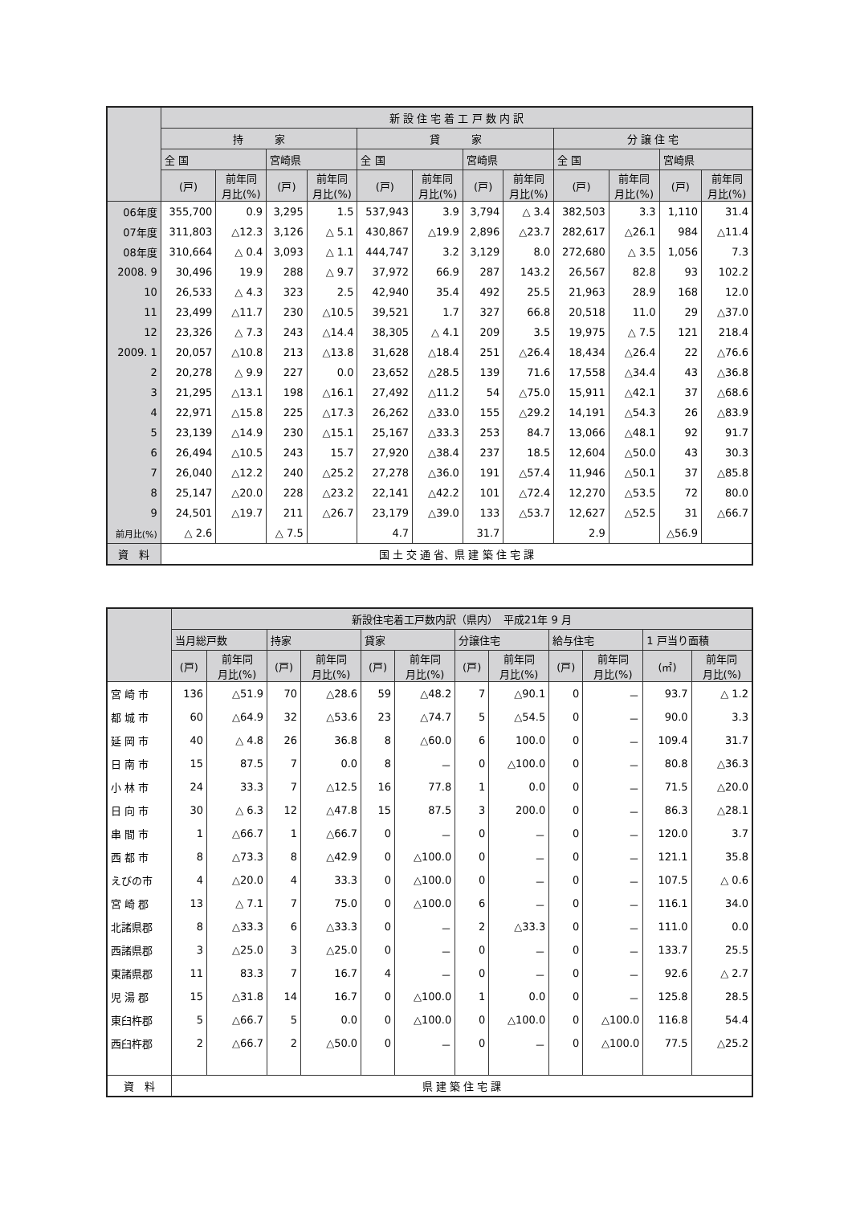| | 新 設 住 宅 着 工 戸 数 内 訳 | | | | | | | | | | | |
| --- | --- | --- | --- | --- | --- | --- | --- | --- | --- | --- | --- | --- |
| | 持 家 | | | | 貸 家 | | | | 分 譲 住 宅 | | | |
| | 全 国 | | 宮崎県 | | 全 国 | | 宮崎県 | | 全 国 | | 宮崎県 | |
| | (戸) | 前年同 月比(%) | (戸) | 前年同 月比(%) | (戸) | 前年同 月比(%) | (戸) | 前年同 月比(%) | (戸) | 前年同 月比(%) | (戸) | 前年同 月比(%) |
| 06年度 | 355,700 | 0.9 | 3,295 | 1.5 | 537,943 | 3.9 | 3,794 | △ 3.4 | 382,503 | 3.3 | 1,110 | 31.4 |
| 07年度 | 311,803 | △12.3 | 3,126 | △ 5.1 | 430,867 | △19.9 | 2,896 | △23.7 | 282,617 | △26.1 | 984 | △11.4 |
| 08年度 | 310,664 | △ 0.4 | 3,093 | △ 1.1 | 444,747 | 3.2 | 3,129 | 8.0 | 272,680 | △ 3.5 | 1,056 | 7.3 |
| 2008. 9 | 30,496 | 19.9 | 288 | △ 9.7 | 37,972 | 66.9 | 287 | 143.2 | 26,567 | 82.8 | 93 | 102.2 |
| 10 | 26,533 | △ 4.3 | 323 | 2.5 | 42,940 | 35.4 | 492 | 25.5 | 21,963 | 28.9 | 168 | 12.0 |
| 11 | 23,499 | △11.7 | 230 | △10.5 | 39,521 | 1.7 | 327 | 66.8 | 20,518 | 11.0 | 29 | △37.0 |
| 12 | 23,326 | △ 7.3 | 243 | △14.4 | 38,305 | △ 4.1 | 209 | 3.5 | 19,975 | △ 7.5 | 121 | 218.4 |
| 2009. 1 | 20,057 | △10.8 | 213 | △13.8 | 31,628 | △18.4 | 251 | △26.4 | 18,434 | △26.4 | 22 | △76.6 |
| 2 | 20,278 | △ 9.9 | 227 | 0.0 | 23,652 | △28.5 | 139 | 71.6 | 17,558 | △34.4 | 43 | △36.8 |
| 3 | 21,295 | △13.1 | 198 | △16.1 | 27,492 | △11.2 | 54 | △75.0 | 15,911 | △42.1 | 37 | △68.6 |
| 4 | 22,971 | △15.8 | 225 | △17.3 | 26,262 | △33.0 | 155 | △29.2 | 14,191 | △54.3 | 26 | △83.9 |
| 5 | 23,139 | △14.9 | 230 | △15.1 | 25,167 | △33.3 | 253 | 84.7 | 13,066 | △48.1 | 92 | 91.7 |
| 6 | 26,494 | △10.5 | 243 | 15.7 | 27,920 | △38.4 | 237 | 18.5 | 12,604 | △50.0 | 43 | 30.3 |
| 7 | 26,040 | △12.2 | 240 | △25.2 | 27,278 | △36.0 | 191 | △57.4 | 11,946 | △50.1 | 37 | △85.8 |
| 8 | 25,147 | △20.0 | 228 | △23.2 | 22,141 | △42.2 | 101 | △72.4 | 12,270 | △53.5 | 72 | 80.0 |
| 9 | 24,501 | △19.7 | 211 | △26.7 | 23,179 | △39.0 | 133 | △53.7 | 12,627 | △52.5 | 31 | △66.7 |
| 前月比(%) | △ 2.6 | | △ 7.5 | | 4.7 | | 31.7 | | 2.9 | | △56.9 | |
| 資 料 | 国 土 交 通 省、県 建 築 住 宅 課 | | | | | | | | | | | |
| | 新設住宅着工戸数内訳（県内） 平成21年 9 月 | | | | | | | | | | | |
| --- | --- | --- | --- | --- | --- | --- | --- | --- | --- | --- | --- | --- |
| | 当月総戸数 | | 持家 | | 貸家 | | 分譲住宅 | | 給与住宅 | | 1 戸当り面積 | |
| | (戸) | 前年同 月比(%) | (戸) | 前年同 月比(%) | (戸) | 前年同 月比(%) | (戸) | 前年同 月比(%) | (戸) | 前年同 月比(%) | (㎡) | 前年同 月比(%) |
| 宮 崎 市 | 136 | △51.9 | 70 | △28.6 | 59 | △48.2 | 7 | △90.1 | 0 | － | 93.7 | △ 1.2 |
| 都 城 市 | 60 | △64.9 | 32 | △53.6 | 23 | △74.7 | 5 | △54.5 | 0 | － | 90.0 | 3.3 |
| 延 岡 市 | 40 | △ 4.8 | 26 | 36.8 | 8 | △60.0 | 6 | 100.0 | 0 | － | 109.4 | 31.7 |
| 日 南 市 | 15 | 87.5 | 7 | 0.0 | 8 | － | 0 | △100.0 | 0 | － | 80.8 | △36.3 |
| 小 林 市 | 24 | 33.3 | 7 | △12.5 | 16 | 77.8 | 1 | 0.0 | 0 | － | 71.5 | △20.0 |
| 日 向 市 | 30 | △ 6.3 | 12 | △47.8 | 15 | 87.5 | 3 | 200.0 | 0 | － | 86.3 | △28.1 |
| 串 間 市 | 1 | △66.7 | 1 | △66.7 | 0 | － | 0 | － | 0 | － | 120.0 | 3.7 |
| 西 都 市 | 8 | △73.3 | 8 | △42.9 | 0 | △100.0 | 0 | － | 0 | － | 121.1 | 35.8 |
| えびの市 | 4 | △20.0 | 4 | 33.3 | 0 | △100.0 | 0 | － | 0 | － | 107.5 | △ 0.6 |
| 宮 崎 郡 | 13 | △ 7.1 | 7 | 75.0 | 0 | △100.0 | 6 | － | 0 | － | 116.1 | 34.0 |
| 北諸県郡 | 8 | △33.3 | 6 | △33.3 | 0 | － | 2 | △33.3 | 0 | － | 111.0 | 0.0 |
| 西諸県郡 | 3 | △25.0 | 3 | △25.0 | 0 | － | 0 | － | 0 | － | 133.7 | 25.5 |
| 東諸県郡 | 11 | 83.3 | 7 | 16.7 | 4 | － | 0 | － | 0 | － | 92.6 | △ 2.7 |
| 児 湯 郡 | 15 | △31.8 | 14 | 16.7 | 0 | △100.0 | 1 | 0.0 | 0 | － | 125.8 | 28.5 |
| 東臼杵郡 | 5 | △66.7 | 5 | 0.0 | 0 | △100.0 | 0 | △100.0 | 0 | △100.0 | 116.8 | 54.4 |
| 西臼杵郡 | 2 | △66.7 | 2 | △50.0 | 0 | － | 0 | － | 0 | △100.0 | 77.5 | △25.2 |
| 資 料 | 県 建 築 住 宅 課 | | | | | | | | | | | |